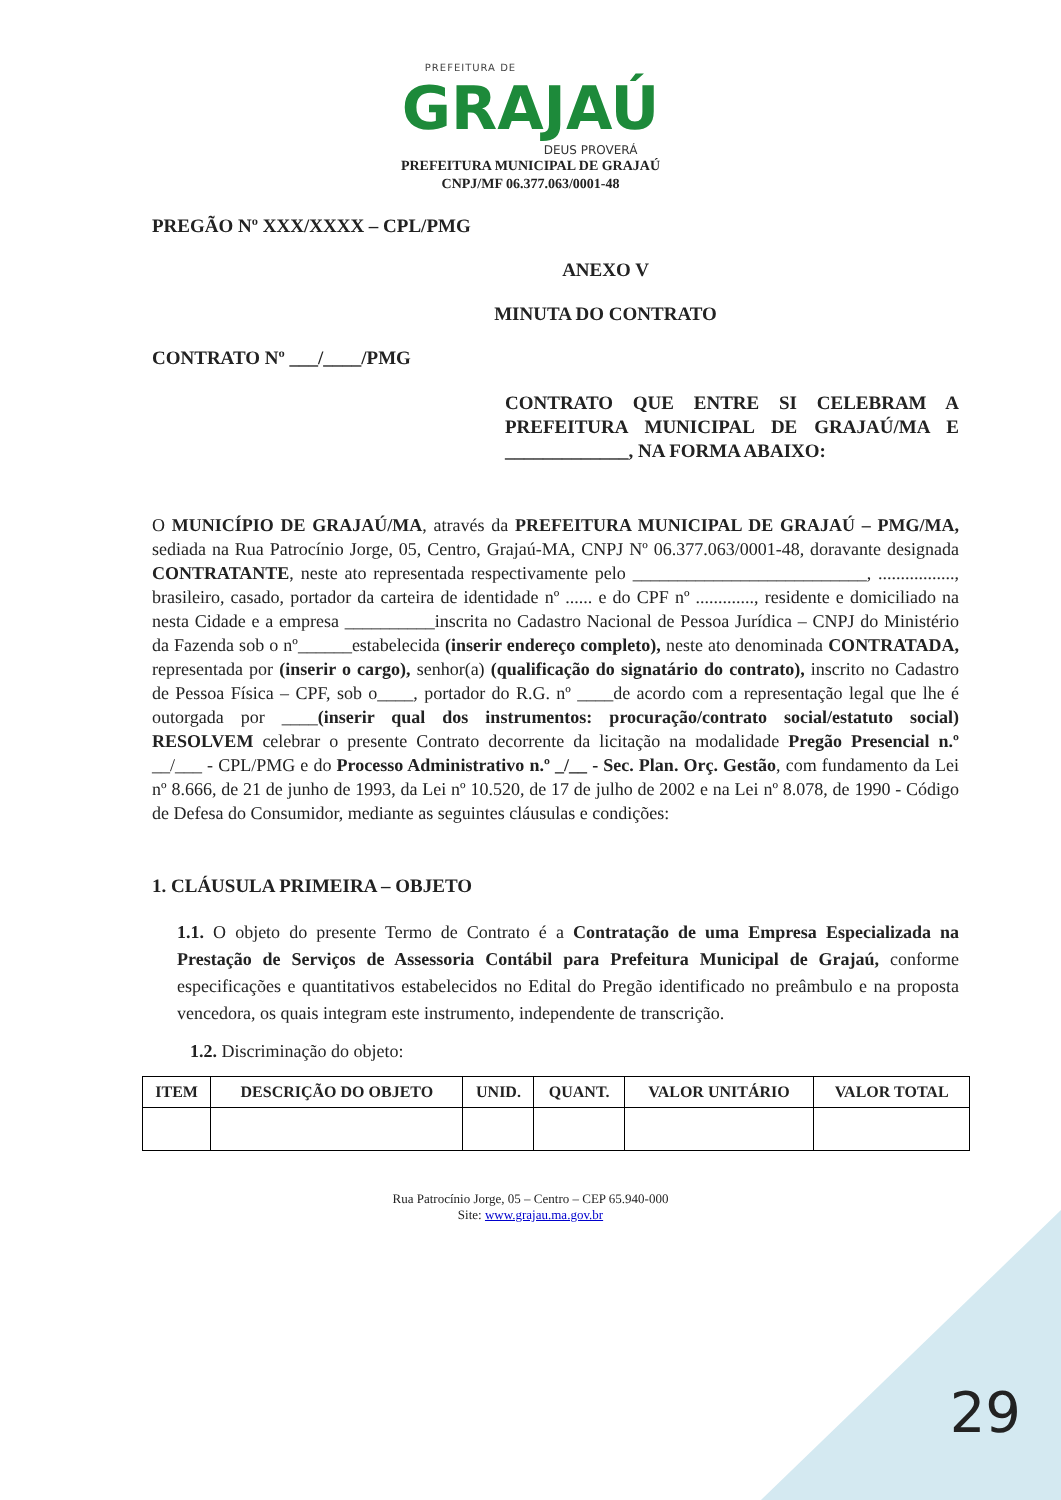PREFEITURA DE
GRAJAÚ
DEUS PROVERÁ
PREFEITURA MUNICIPAL DE GRAJAÚ
CNPJ/MF 06.377.063/0001-48
PREGÃO Nº XXX/XXXX – CPL/PMG
ANEXO V
MINUTA DO CONTRATO
CONTRATO Nº ___/____/PMG
CONTRATO QUE ENTRE SI CELEBRAM A PREFEITURA MUNICIPAL DE GRAJAÚ/MA E _____________, NA FORMA ABAIXO:
O MUNICÍPIO DE GRAJAÚ/MA, através da PREFEITURA MUNICIPAL DE GRAJAÚ – PMG/MA, sediada na Rua Patrocínio Jorge, 05, Centro, Grajaú-MA, CNPJ Nº 06.377.063/0001-48, doravante designada CONTRATANTE, neste ato representada respectivamente pelo __________________________, ................., brasileiro, casado, portador da carteira de identidade nº ...... e do CPF nº ............., residente e domiciliado na nesta Cidade e a empresa __________inscrita no Cadastro Nacional de Pessoa Jurídica – CNPJ do Ministério da Fazenda sob o nº______estabelecida (inserir endereço completo), neste ato denominada CONTRATADA, representada por (inserir o cargo), senhor(a) (qualificação do signatário do contrato), inscrito no Cadastro de Pessoa Física – CPF, sob o____, portador do R.G. nº ____de acordo com a representação legal que lhe é outorgada por ____(inserir qual dos instrumentos: procuração/contrato social/estatuto social) RESOLVEM celebrar o presente Contrato decorrente da licitação na modalidade Pregão Presencial n.º __/___ - CPL/PMG e do Processo Administrativo n.º _/__ - Sec. Plan. Orç. Gestão, com fundamento da Lei nº 8.666, de 21 de junho de 1993, da Lei nº 10.520, de 17 de julho de 2002 e na Lei nº 8.078, de 1990 - Código de Defesa do Consumidor, mediante as seguintes cláusulas e condições:
1. CLÁUSULA PRIMEIRA – OBJETO
1.1. O objeto do presente Termo de Contrato é a Contratação de uma Empresa Especializada na Prestação de Serviços de Assessoria Contábil para Prefeitura Municipal de Grajaú, conforme especificações e quantitativos estabelecidos no Edital do Pregão identificado no preâmbulo e na proposta vencedora, os quais integram este instrumento, independente de transcrição.
1.2. Discriminação do objeto:
| ITEM | DESCRIÇÃO DO OBJETO | UNID. | QUANT. | VALOR UNITÁRIO | VALOR TOTAL |
| --- | --- | --- | --- | --- | --- |
Rua Patrocínio Jorge, 05 – Centro – CEP 65.940-000
Site: www.grajau.ma.gov.br
29